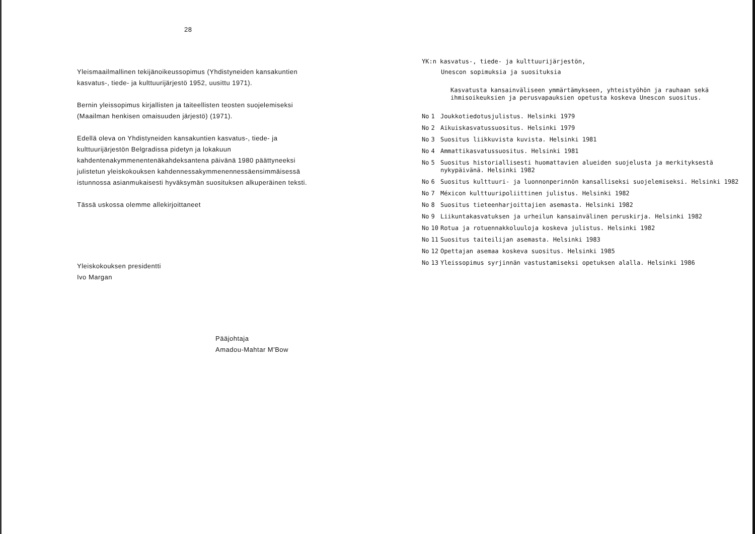28
Yleismaailmallinen tekijänoikeussopimus (Yhdistyneiden kansakuntien kasvatus-, tiede- ja kulttuurijärjestö 1952, uusittu 1971).
Bernin yleissopimus kirjallisten ja taiteellisten teosten suojelemiseksi (Maailman henkisen omaisuuden järjestö) (1971).
Edellä oleva on Yhdistyneiden kansakuntien kasvatus-, tiede- ja kulttuurijärjestön Belgradissa pidetyn ja lokakuun kahdentenakymmenentenäkahdeksantena päivänä 1980 päättyneeksi julistetun yleiskokouksen kahdennessakymmenennessäensimmäisessä istunnossa asianmukaisesti hyväksymän suosituksen alkuperäinen teksti.
Tässä uskossa olemme allekirjoittaneet
Yleiskokouksen presidentti
Ivo Margan
Pääjohtaja
Amadou-Mahtar M'Bow
YK:n kasvatus-, tiede- ja kulttuurijärjestön,
Unescon sopimuksia ja suosituksia
Kasvatusta kansainväliseen ymmärtämykseen, yhteistyöhön ja rauhaan sekä ihmisoikeuksien ja perusvapauksien opetusta koskeva Unescon suositus.
| No | 1 | Joukkotiedotusjulistus. Helsinki 1979 |
| No | 2 | Aikuiskasvatussuositus. Helsinki 1979 |
| No | 3 | Suositus liikkuvista kuvista. Helsinki 1981 |
| No | 4 | Ammattikasvatussuositus. Helsinki 1981 |
| No | 5 | Suositus historiallisesti huomattavien alueiden suojelusta ja merkityksestä nykypäivänä. Helsinki 1982 |
| No | 6 | Suositus kulttuuri- ja luonnonperinnön kansalliseksi suojelemiseksi. Helsinki 1982 |
| No | 7 | Méxicon kulttuuripoliittinen julistus. Helsinki 1982 |
| No | 8 | Suositus tieteenharjoittajien asemasta. Helsinki 1982 |
| No | 9 | Liikuntakasvatuksen ja urheilun kansainvälinen peruskirja. Helsinki 1982 |
| No | 10 | Rotua ja rotuennakkoluuloja koskeva julistus. Helsinki 1982 |
| No | 11 | Suositus taiteilijan asemasta. Helsinki 1983 |
| No | 12 | Opettajan asemaa koskeva suositus. Helsinki 1985 |
| No | 13 | Yleissopimus syrjinnän vastustamiseksi opetuksen alalla. Helsinki 1986 |